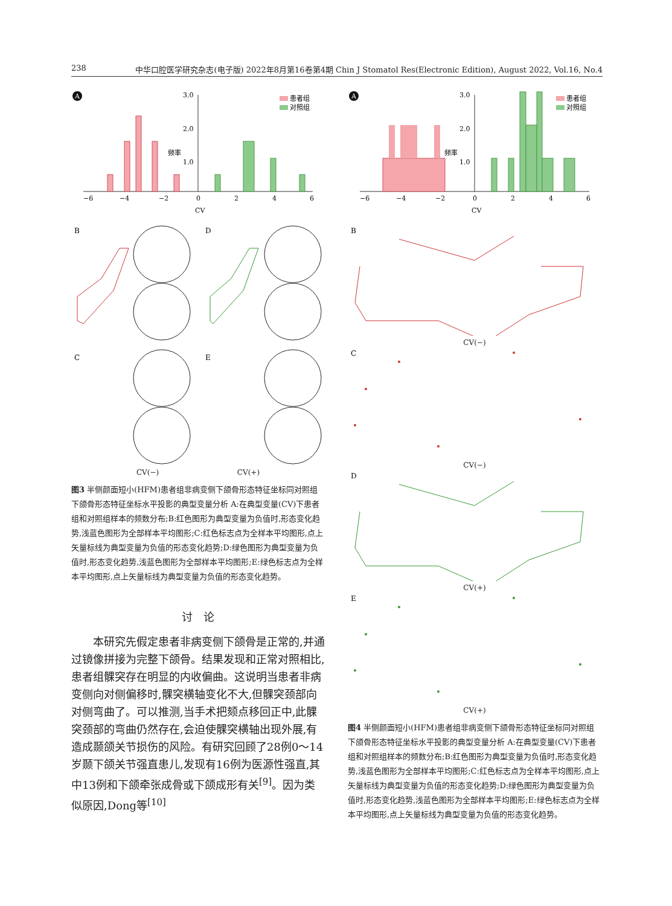238 中华口腔医学研究杂志(电子版) 2022年8月第16卷第4期 Chin J Stomatol Res(Electronic Edition), August 2022, Vol.16, No.4
A
3.0
2.0
1.0
频率
−6
−4
−2
0
2
4
6
CV
患者组
对照组
B
D
C
E
CV(−) CV(+)
图3 半侧颜面短小(HFM)患者组非病变侧下颌骨形态特征坐标同对照组下颌骨形态特征坐标水平投影的典型变量分析 A:在典型变量(CV)下患者组和对照组样本的频数分布;B:红色图形为典型变量为负值时,形态变化趋势,浅蓝色图形为全部样本平均图形;C:红色标志点为全样本平均图形,点上矢量标线为典型变量为负值的形态变化趋势;D:绿色图形为典型变量为负值时,形态变化趋势,浅蓝色图形为全部样本平均图形;E:绿色标志点为全样本平均图形,点上矢量标线为典型变量为负值的形态变化趋势。
讨　论
本研究先假定患者非病变侧下颌骨是正常的,并通过镜像拼接为完整下颌骨。结果发现和正常对照相比,患者组髁突存在明显的内收偏曲。这说明当患者非病变侧向对侧偏移时,髁突横轴变化不大,但髁突颈部向对侧弯曲了。可以推测,当手术把颏点移回正中,此髁突颈部的弯曲仍然存在,会迫使髁突横轴出现外展,有造成颞颌关节损伤的风险。有研究回顾了28例0～14岁颞下颌关节强直患儿,发现有16例为医源性强直,其中13例和下颌牵张成骨或下颌成形有关<sup>[9]</sup>。因为类似原因,Dong等<sup>[10]</sup>
A
3.0
2.0
1.0
频率
−6
−4
−2
0
2
4
6
CV
患者组
对照组
B
CV(−)
C
CV(−)
D
CV(+)
E
CV(+)
图4 半侧颜面短小(HFM)患者组非病变侧下颌骨形态特征坐标同对照组下颌骨形态特征坐标水平投影的典型变量分析 A:在典型变量(CV)下患者组和对照组样本的频数分布;B:红色图形为典型变量为负值时,形态变化趋势,浅蓝色图形为全部样本平均图形;C:红色标志点为全样本平均图形,点上矢量标线为典型变量为负值的形态变化趋势;D:绿色图形为典型变量为负值时,形态变化趋势,浅蓝色图形为全部样本平均图形;E:绿色标志点为全样本平均图形,点上矢量标线为典型变量为负值的形态变化趋势。